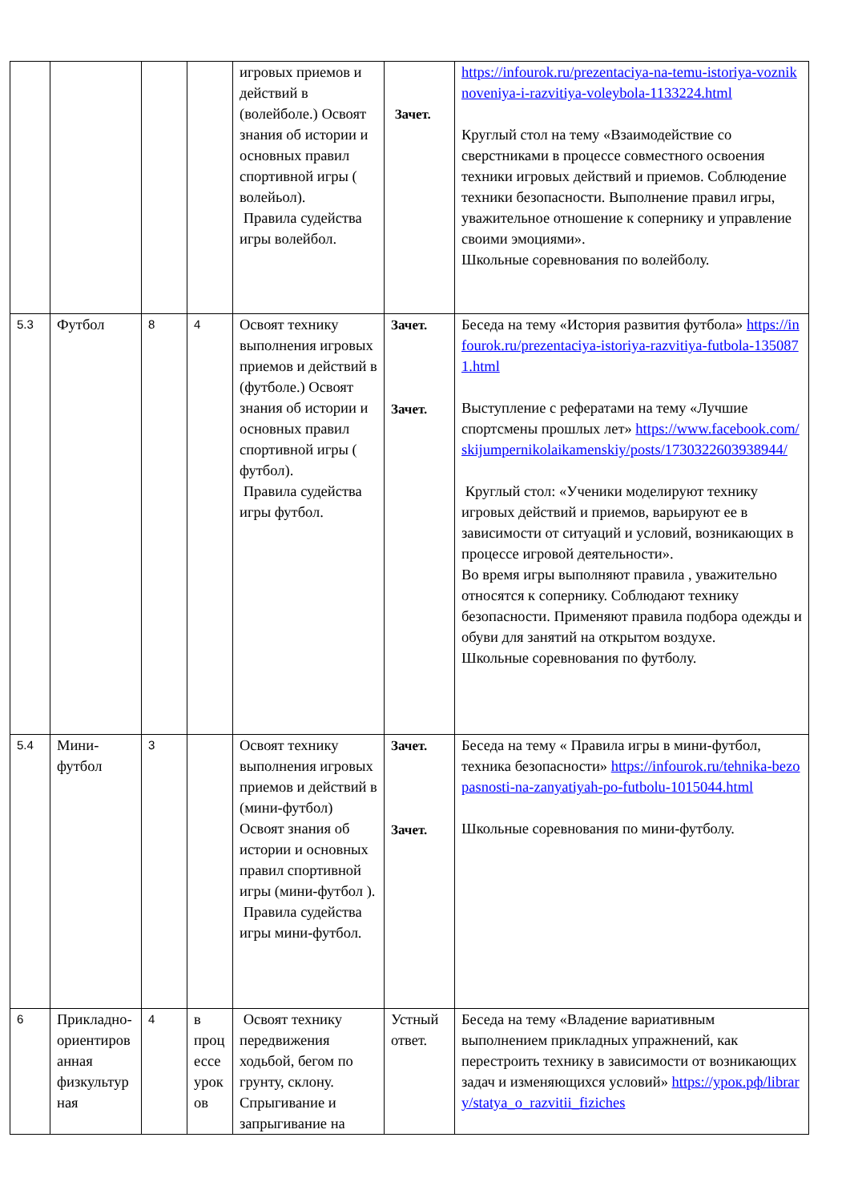| | | | | игровых приемов и действий в (волейболе.) Освоят знания об истории и основных правил спортивной игры ( волейьол). Правила судейства игры волейбол. | Зачет. | https://infourok.ru/prezentaciya-na-temu-istoriya-vozniknoveniya-i-razvitiya-voleybola-1133224.html Круглый стол на тему «Взаимодействие со сверстниками в процессе совместного освоения техники игровых действий и приемов. Соблюдение техники безопасности. Выполнение правил игры, уважительное отношение к сопернику и управление своими эмоциями». Школьные соревнования по волейболу. |
| 5.3 | Футбол | 8 | 4 | Освоят технику выполнения игровых приемов и действий в (футболе.) Освоят знания об истории и основных правил спортивной игры ( футбол). Правила судейства игры футбол. | Зачет. Зачет. | Беседа на тему «История развития футбола» https://infourok.ru/prezentaciya-istoriya-razvitiya-futbola-1350871.html Выступление с рефератами на тему «Лучшие спортсмены прошлых лет» https://www.facebook.com/skijumpernikolaikamenskiy/posts/1730322603938944/ Круглый стол: «Ученики моделируют технику игровых действий и приемов, варьируют ее в зависимости от ситуаций и условий, возникающих в процессе игровой деятельности». Во время игры выполняют правила , уважительно относятся к сопернику. Соблюдают технику безопасности. Применяют правила подбора одежды и обуви для занятий на открытом воздухе. Школьные соревнования по футболу. |
| 5.4 | Мини-футбол | 3 | | Освоят технику выполнения игровых приемов и действий в (мини-футбол) Освоят знания об истории и основных правил спортивной игры (мини-футбол ). Правила судейства игры мини-футбол. | Зачет. Зачет. | Беседа на тему « Правила игры в мини-футбол, техника безопасности» https://infourok.ru/tehnika-bezopasnosti-na-zanyatiyah-po-futbolu-1015044.html Школьные соревнования по мини-футболу. |
| 6 | Прикладно-ориентированная физкультурная | 4 | в процессе уроков | Освоят технику передвижения ходьбой, бегом по грунту, склону. Спрыгивание и запрыгивание на | Устный ответ. | Беседа на тему «Владение вариативным выполнением прикладных упражнений, как перестроить технику в зависимости от возникающих задач и изменяющихся условий» https://урок.рф/library/statya_o_razvitii_fiziches |